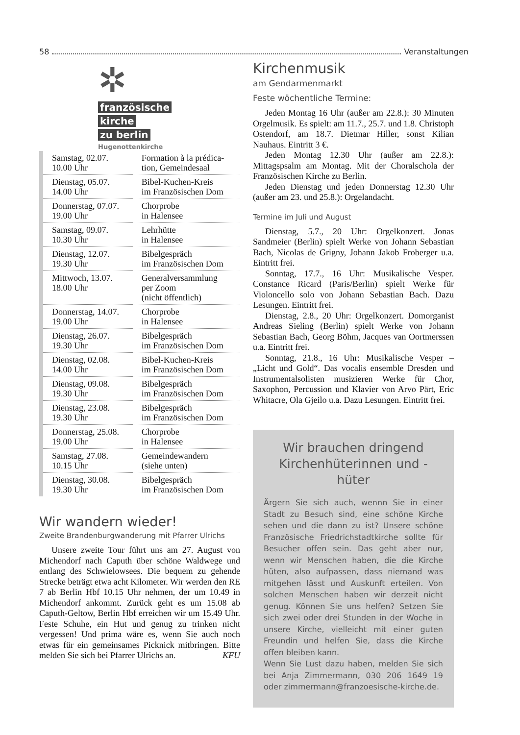58 Veranstaltungen
✲
französische
kirche
zu berlin
Hugenottenkirche
| Samstag, 02.07. 10.00 Uhr | Formation à la prédica- tion, Gemeindesaal |
| Dienstag, 05.07. 14.00 Uhr | Bibel-Kuchen-Kreis im Französischen Dom |
| Donnerstag, 07.07. 19.00 Uhr | Chorprobe in Halensee |
| Samstag, 09.07. 10.30 Uhr | Lehrhütte in Halensee |
| Dienstag, 12.07. 19.30 Uhr | Bibelgespräch im Französischen Dom |
| Mittwoch, 13.07. 18.00 Uhr | Generalversammlung per Zoom (nicht öffentlich) |
| Donnerstag, 14.07. 19.00 Uhr | Chorprobe in Halensee |
| Dienstag, 26.07. 19.30 Uhr | Bibelgespräch im Französischen Dom |
| Dienstag, 02.08. 14.00 Uhr | Bibel-Kuchen-Kreis im Französischen Dom |
| Dienstag, 09.08. 19.30 Uhr | Bibelgespräch im Französischen Dom |
| Dienstag, 23.08. 19.30 Uhr | Bibelgespräch im Französischen Dom |
| Donnerstag, 25.08. 19.00 Uhr | Chorprobe in Halensee |
| Samstag, 27.08. 10.15 Uhr | Gemeindewandern (siehe unten) |
| Dienstag, 30.08. 19.30 Uhr | Bibelgespräch im Französischen Dom |
Wir wandern wieder!
Zweite Brandenburgwanderung mit Pfarrer Ulrichs
Unsere zweite Tour führt uns am 27. August von Michendorf nach Caputh über schöne Waldwege und entlang des Schwielowsees. Die bequem zu gehende Strecke beträgt etwa acht Kilometer. Wir werden den RE 7 ab Berlin Hbf 10.15 Uhr nehmen, der um 10.49 in Michendorf ankommt. Zurück geht es um 15.08 ab Caputh-Geltow, Berlin Hbf erreichen wir um 15.49 Uhr. Feste Schuhe, ein Hut und genug zu trinken nicht vergessen! Und prima wäre es, wenn Sie auch noch etwas für ein gemeinsames Picknick mitbringen. Bitte melden Sie sich bei Pfarrer Ulrichs an. KFU
Kirchenmusik
am Gendarmenmarkt
Feste wöchentliche Termine:
Jeden Montag 16 Uhr (außer am 22.8.): 30 Minuten Orgelmusik. Es spielt: am 11.7., 25.7. und 1.8. Christoph Ostendorf, am 18.7. Dietmar Hiller, sonst Kilian Nauhaus. Eintritt 3 €.
Jeden Montag 12.30 Uhr (außer am 22.8.): Mittagspsalm am Montag. Mit der Choralschola der Französischen Kirche zu Berlin.
Jeden Dienstag und jeden Donnerstag 12.30 Uhr (außer am 23. und 25.8.): Orgelandacht.
Termine im Juli und August
Dienstag, 5.7., 20 Uhr: Orgelkonzert. Jonas Sandmeier (Berlin) spielt Werke von Johann Sebastian Bach, Nicolas de Grigny, Johann Jakob Froberger u.a. Eintritt frei.
Sonntag, 17.7., 16 Uhr: Musikalische Vesper. Constance Ricard (Paris/Berlin) spielt Werke für Violoncello solo von Johann Sebastian Bach. Dazu Lesungen. Eintritt frei.
Dienstag, 2.8., 20 Uhr: Orgelkonzert. Domorganist Andreas Sieling (Berlin) spielt Werke von Johann Sebastian Bach, Georg Böhm, Jacques van Oortmerssen u.a. Eintritt frei.
Sonntag, 21.8., 16 Uhr: Musikalische Vesper – „Licht und Gold“. Das vocalis ensemble Dresden und Instrumentalsolisten musizieren Werke für Chor, Saxophon, Percussion und Klavier von Arvo Pärt, Eric Whitacre, Ola Gjeilo u.a. Dazu Lesungen. Eintritt frei.
Wir brauchen dringend Kirchenhüterinnen und -hüter
Ärgern Sie sich auch, wennn Sie in einer Stadt zu Besuch sind, eine schöne Kirche sehen und die dann zu ist? Unsere schöne Französische Friedrichstadtkirche sollte für Besucher offen sein. Das geht aber nur, wenn wir Menschen haben, die die Kirche hüten, also aufpassen, dass niemand was mitgehen lässt und Auskunft erteilen. Von solchen Menschen haben wir derzeit nicht genug. Können Sie uns helfen? Setzen Sie sich zwei oder drei Stunden in der Woche in unsere Kirche, vielleicht mit einer guten Freundin und helfen Sie, dass die Kirche offen bleiben kann.
Wenn Sie Lust dazu haben, melden Sie sich bei Anja Zimmermann, 030 206 1649 19 oder zimmermann@franzoesische-kirche.de.